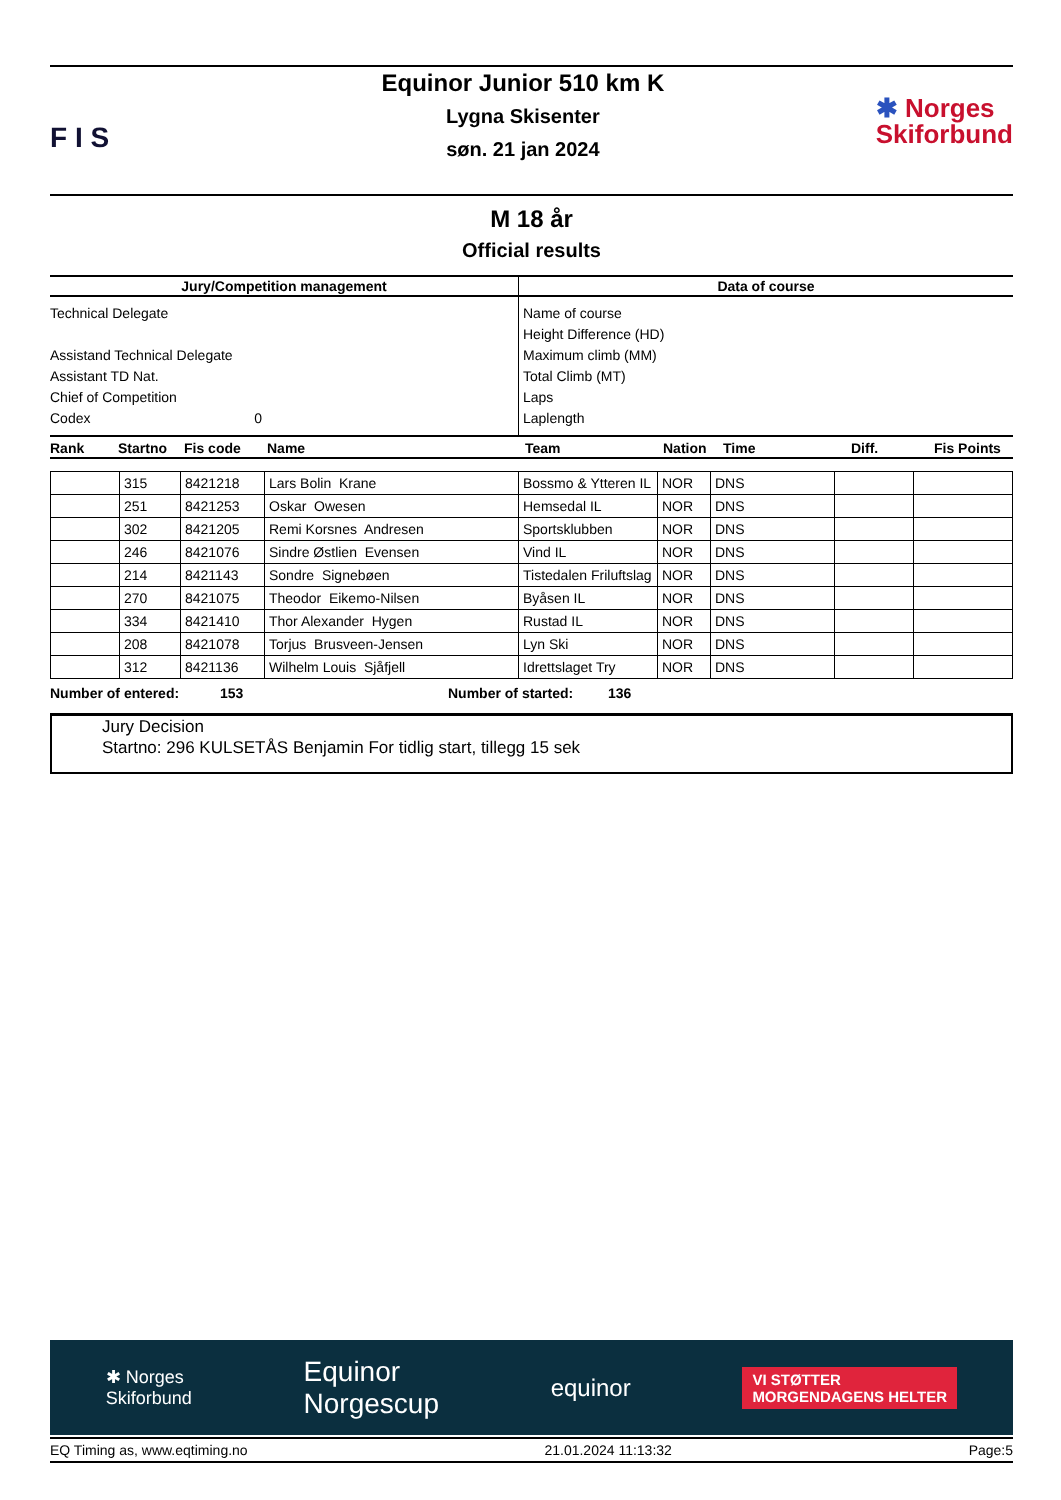F I S
Equinor Junior 510 km K
Lygna Skisenter
søn. 21 jan 2024
✱ Norges
Skiforbund
M 18 år
Official results
| Jury/Competition management | Data of course |
| --- | --- |
| Technical Delegate Assistand Technical Delegate Assistant TD Nat. Chief of Competition Codex 0 | Name of course Height Difference (HD) Maximum climb (MM) Total Climb (MT) Laps Laplength |
| Rank | Startno | Fis code | Name | Team | Nation | Time | Diff. | Fis Points |
| --- | --- | --- | --- | --- | --- | --- | --- | --- |
| | 315 | 8421218 | Lars Bolin Krane | Bossmo & Ytteren IL | NOR | DNS | | |
| | 251 | 8421253 | Oskar Owesen | Hemsedal IL | NOR | DNS | | |
| | 302 | 8421205 | Remi Korsnes Andresen | Sportsklubben | NOR | DNS | | |
| | 246 | 8421076 | Sindre Østlien Evensen | Vind IL | NOR | DNS | | |
| | 214 | 8421143 | Sondre Signebøen | Tistedalen Friluftslag | NOR | DNS | | |
| | 270 | 8421075 | Theodor Eikemo-Nilsen | Byåsen IL | NOR | DNS | | |
| | 334 | 8421410 | Thor Alexander Hygen | Rustad IL | NOR | DNS | | |
| | 208 | 8421078 | Torjus Brusveen-Jensen | Lyn Ski | NOR | DNS | | |
| | 312 | 8421136 | Wilhelm Louis Sjåfjell | Idrettslaget Try | NOR | DNS | | |
Number of entered: 153 Number of started: 136
Jury Decision
Startno: 296 KULSETÅS Benjamin For tidlig start, tillegg 15 sek
✱ Norges
Skiforbund Equinor
Norgescup equinor VI STØTTER
MORGENDAGENS HELTER
EQ Timing as, www.eqtiming.no 21.01.2024 11:13:32 Page:5